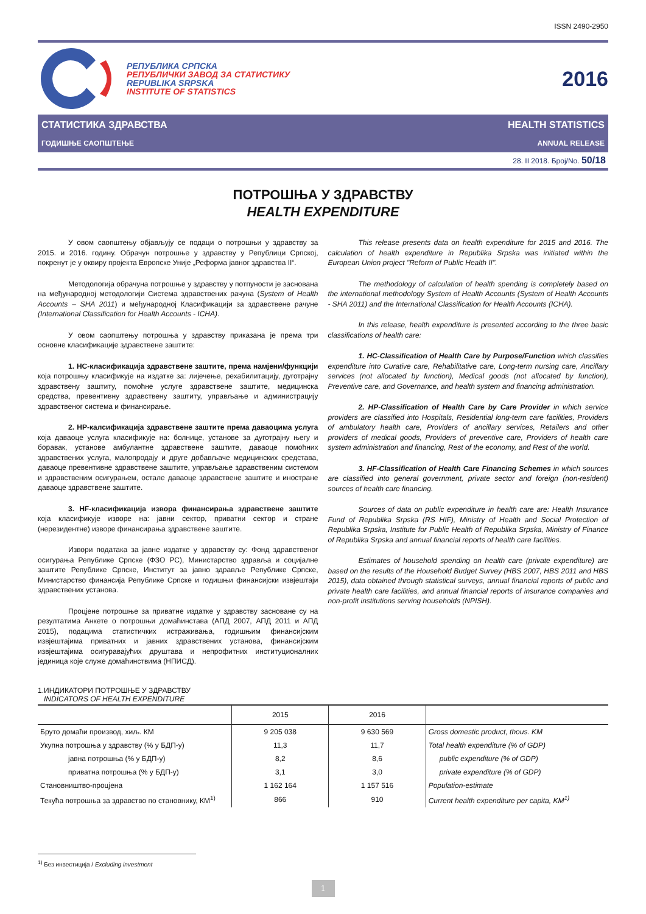ISSN 2490-2950
РЕПУБЛИКА СРПСКА
РЕПУБЛИЧКИ ЗАВОД ЗА СТАТИСТИКУ
REPUBLIKA SRPSKA
INSTITUTE OF STATISTICS
2016
СТАТИСТИКА ЗДРАВСТВА HEALTH STATISTICS
ГОДИШЊЕ САОПШТЕЊЕ ANNUAL RELEASE
28. II 2018. Број/No. 50/18
ПОТРОШЊА У ЗДРАВСТВУ
HEALTH EXPENDITURE
У овом саопштењу објављују се подаци о потрошњи у здравству за 2015. и 2016. годину. Обрачун потрошње у здравству у Републици Српској, покренут је у оквиру пројекта Европске Уније „Реформа јавног здравства II“.
Методологија обрачуна потрошње у здравству у потпуности је заснована на међународној методологији Система здравствених рачуна (System of Health Accounts – SHA 2011) и међународној Класификацији за здравствене рачуне (International Classification for Health Accounts - ICHA).
У овом саопштењу потрошња у здравству приказана је према три основне класификације здравствене заштите:
1. HC-класификација здравствене заштите, према намјени/функцији која потрошњу класификује на издатке за: лијечење, рехабилитацију, дуготрајну здравствену заштиту, помоћне услуге здравствене заштите, медицинска средства, превентивну здравствену заштиту, управљање и администрацију здравственог система и финансирање.
2. HP-калсификација здравствене заштите према даваоцима услуга која даваоце услуга класификује на: болнице, установе за дуготрајну његу и боравак, установе амбулантне здравствене заштите, даваоце помоћних здравствених услуга, малопродају и друге добављаче медицинских средстава, даваоце превентивне здравствене заштите, управљање здравственим системом и здравственим осигурањем, остале даваоце здравствене заштите и иностране даваоце здравствене заштите.
3. HF-класификација извора финансирања здравствене заштите која класификује изворе на: јавни сектор, приватни сектор и стране (нерезидентне) изворе финансирања здравствене заштите.
Извори података за јавне издатке у здравству су: Фонд здравственог осигурања Републике Српске (ФЗО РС), Министарство здравља и социјалне заштите Републике Српске, Институт за јавно здравље Републике Српске, Министарство финансија Републике Српске и годишњи финансијски извјештаји здравствених установа.
Процјене потрошње за приватне издатке у здравству засноване су на резултатима Анкете о потрошњи домаћинстава (АПД 2007, АПД 2011 и АПД 2015), подацима статистичких истраживања, годишњим финансијским извјештајима приватних и јавних здравствених установа, финансијским извјештајима осигуравајућих друштава и непрофитних институционалних јединица које служе домаћинствима (НПИСД).
This release presents data on health expenditure for 2015 and 2016. The calculation of health expenditure in Republika Srpska was initiated within the European Union project "Reform of Public Health II".
The methodology of calculation of health spending is completely based on the international methodology System of Health Accounts (System of Health Accounts - SHA 2011) and the International Classification for Health Accounts (ICHA).
In this release, health expenditure is presented according to the three basic classifications of health care:
1. HC-Classification of Health Care by Purpose/Function which classifies expenditure into Curative care, Rehabilitative care, Long-term nursing care, Ancillary services (not allocated by function), Medical goods (not allocated by function), Preventive care, and Governance, and health system and financing administration.
2. HP-Classification of Health Care by Care Provider in which service providers are classified into Hospitals, Residential long-term care facilities, Providers of ambulatory health care, Providers of ancillary services, Retailers and other providers of medical goods, Providers of preventive care, Providers of health care system administration and financing, Rest of the economy, and Rest of the world.
3. HF-Classification of Health Care Financing Schemes in which sources are classified into general government, private sector and foreign (non-resident) sources of health care financing.
Sources of data on public expenditure in health care are: Health Insurance Fund of Republika Srpska (RS HIF), Ministry of Health and Social Protection of Republika Srpska, Institute for Public Health of Republika Srpska, Ministry of Finance of Republika Srpska and annual financial reports of health care facilities.
Estimates of household spending on health care (private expenditure) are based on the results of the Household Budget Survey (HBS 2007, HBS 2011 and HBS 2015), data obtained through statistical surveys, annual financial reports of public and private health care facilities, and annual financial reports of insurance companies and non-profit institutions serving households (NPISH).
1.ИНДИКАТОРИ ПОТРОШЊЕ У ЗДРАВСТВУ
INDICATORS OF HEALTH EXPENDITURE
| | 2015 | 2016 | |
| --- | --- | --- | --- |
| Бруто домаћи производ, хиљ. КМ | 9 205 038 | 9 630 569 | Gross domestic product, thous. KM |
| Укупна потрошња у здравству (% у БДП-у) | 11,3 | 11,7 | Total health expenditure (% of GDP) |
| јавна потрошња (% у БДП-у) | 8,2 | 8,6 | public expenditure (% of GDP) |
| приватна потрошња (% у БДП-у) | 3,1 | 3,0 | private expenditure (% of GDP) |
| Становништво-процјена | 1 162 164 | 1 157 516 | Population-estimate |
| Текућа потрошња за здравство по становнику, КМ<sup>1)</sup> | 866 | 910 | Current health expenditure per capita, KM<sup>1)</sup> |
<sup>1)</sup> Без инвестиција / Excluding investment
1